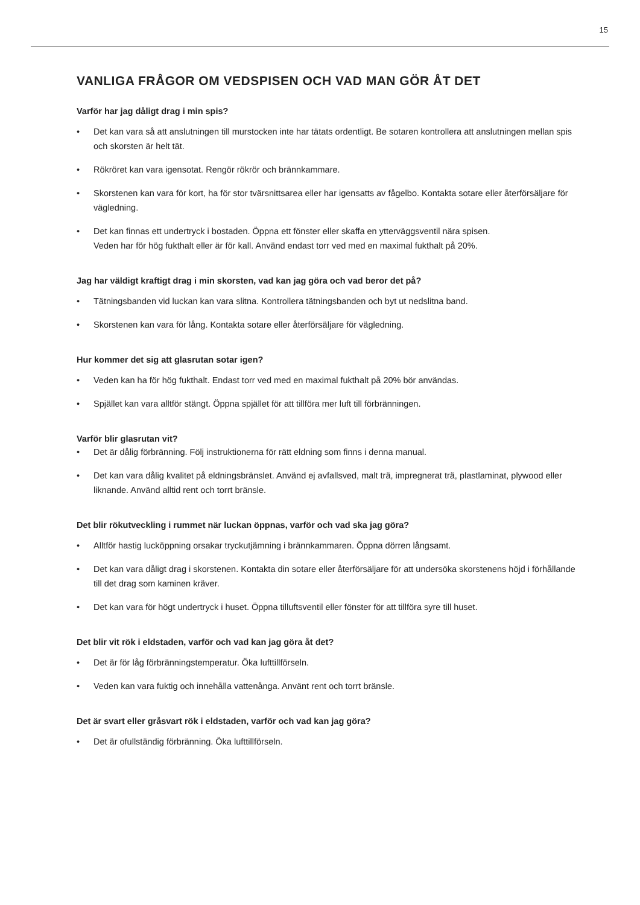15
VANLIGA FRÅGOR OM VEDSPISEN OCH VAD MAN GÖR ÅT DET
Varför har jag dåligt drag i min spis?
• Det kan vara så att anslutningen till murstocken inte har tätats ordentligt. Be sotaren kontrollera att anslutningen mellan spis och skorsten är helt tät.
• Rökröret kan vara igensotat. Rengör rökrör och brännkammare.
• Skorstenen kan vara för kort, ha för stor tvärsnittsarea eller har igensatts av fågelbo. Kontakta sotare eller återförsäljare för vägledning.
• Det kan finnas ett undertryck i bostaden. Öppna ett fönster eller skaffa en ytterväggsventil nära spisen.
Veden har för hög fukthalt eller är för kall. Använd endast torr ved med en maximal fukthalt på 20%.
Jag har väldigt kraftigt drag i min skorsten, vad kan jag göra och vad beror det på?
• Tätningsbanden vid luckan kan vara slitna. Kontrollera tätningsbanden och byt ut nedslitna band.
• Skorstenen kan vara för lång. Kontakta sotare eller återförsäljare för vägledning.
Hur kommer det sig att glasrutan sotar igen?
• Veden kan ha för hög fukthalt. Endast torr ved med en maximal fukthalt på 20% bör användas.
• Spjället kan vara alltför stängt. Öppna spjället för att tillföra mer luft till förbränningen.
Varför blir glasrutan vit?
• Det är dålig förbränning. Följ instruktionerna för rätt eldning som finns i denna manual.
• Det kan vara dålig kvalitet på eldningsbränslet. Använd ej avfallsved, malt trä, impregnerat trä, plastlaminat, plywood eller liknande. Använd alltid rent och torrt bränsle.
Det blir rökutveckling i rummet när luckan öppnas, varför och vad ska jag göra?
• Alltför hastig lucköppning orsakar tryckutjämning i brännkammaren. Öppna dörren långsamt.
• Det kan vara dåligt drag i skorstenen. Kontakta din sotare eller återförsäljare för att undersöka skorstenens höjd i förhållande till det drag som kaminen kräver.
• Det kan vara för högt undertryck i huset. Öppna tilluftsventil eller fönster för att tillföra syre till huset.
Det blir vit rök i eldstaden, varför och vad kan jag göra åt det?
• Det är för låg förbränningstemperatur. Öka lufttillförseln.
• Veden kan vara fuktig och innehålla vattenånga. Använt rent och torrt bränsle.
Det är svart eller gråsvart rök i eldstaden, varför och vad kan jag göra?
• Det är ofullständig förbränning. Öka lufttillförseln.